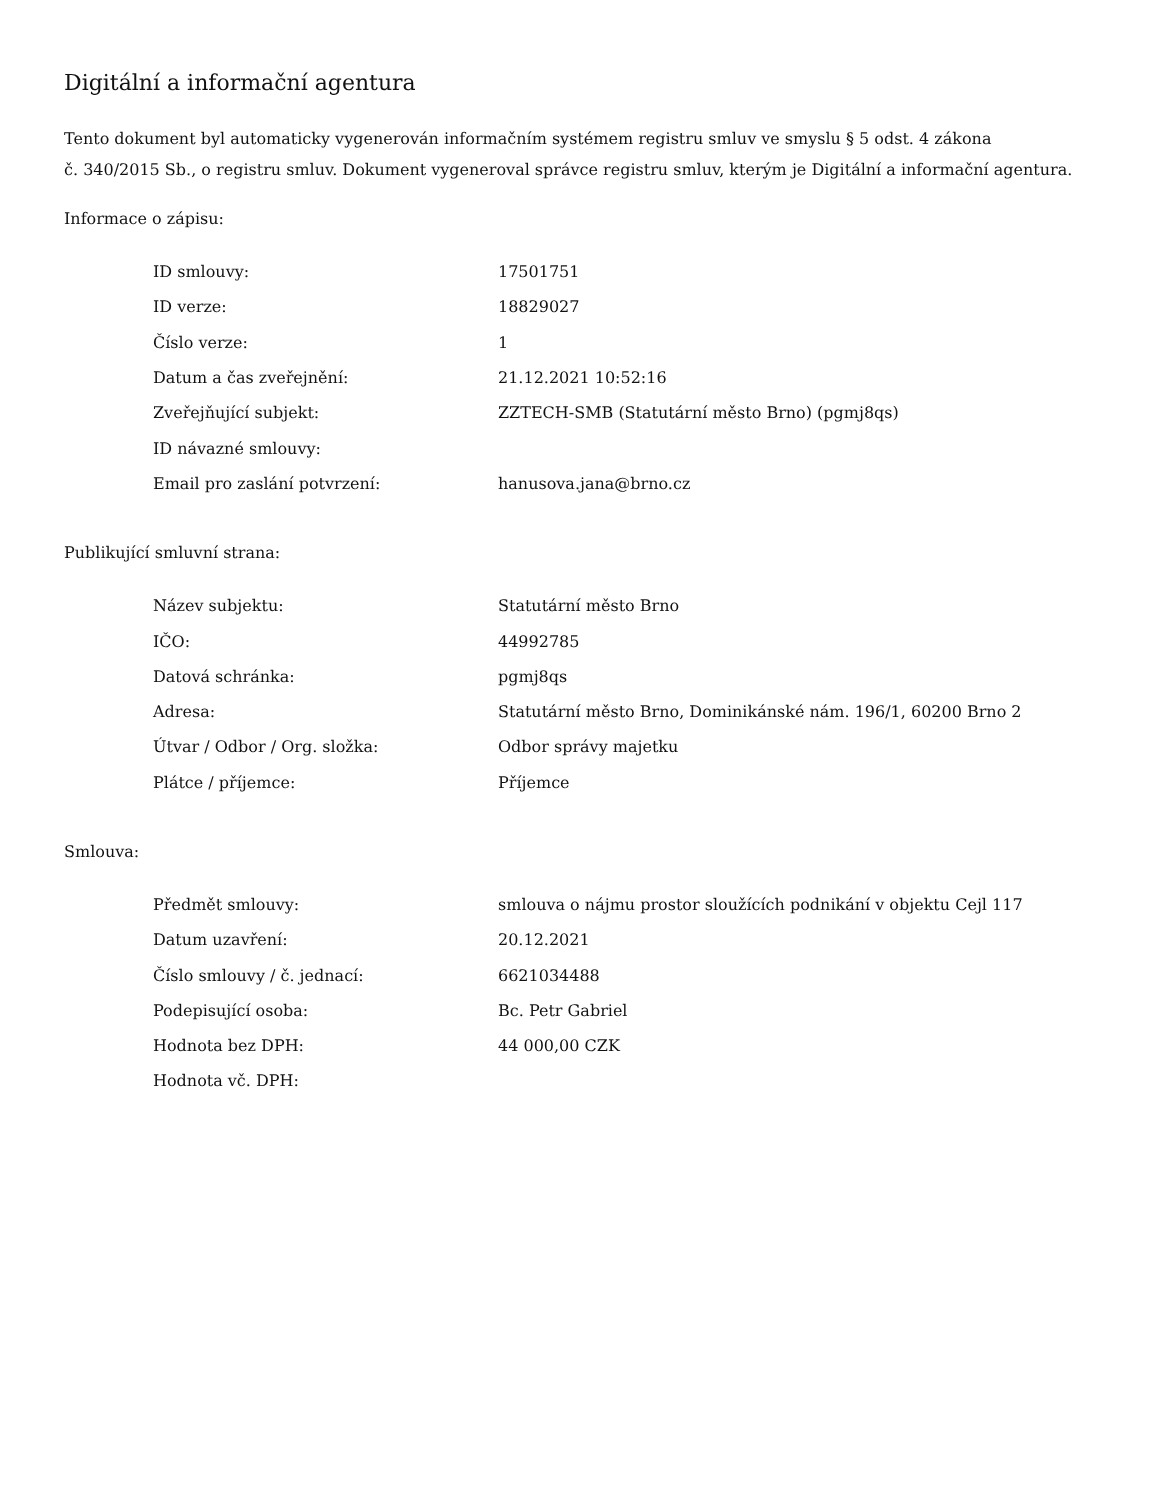Digitální a informační agentura
Tento dokument byl automaticky vygenerován informačním systémem registru smluv ve smyslu § 5 odst. 4 zákona
č. 340/2015 Sb., o registru smluv. Dokument vygeneroval správce registru smluv, kterým je Digitální a informační agentura.
Informace o zápisu:
| ID smlouvy: | 17501751 |
| ID verze: | 18829027 |
| Číslo verze: | 1 |
| Datum a čas zveřejnění: | 21.12.2021 10:52:16 |
| Zveřejňující subjekt: | ZZTECH-SMB (Statutární město Brno) (pgmj8qs) |
| ID návazné smlouvy: | |
| Email pro zaslání potvrzení: | hanusova.jana@brno.cz |
Publikující smluvní strana:
| Název subjektu: | Statutární město Brno |
| IČO: | 44992785 |
| Datová schránka: | pgmj8qs |
| Adresa: | Statutární město Brno, Dominikánské nám. 196/1, 60200 Brno 2 |
| Útvar / Odbor / Org. složka: | Odbor správy majetku |
| Plátce / příjemce: | Příjemce |
Smlouva:
| Předmět smlouvy: | smlouva o nájmu prostor sloužících podnikání v objektu Cejl 117 |
| Datum uzavření: | 20.12.2021 |
| Číslo smlouvy / č. jednací: | 6621034488 |
| Podepisující osoba: | Bc. Petr Gabriel |
| Hodnota bez DPH: | 44 000,00 CZK |
| Hodnota vč. DPH: | |